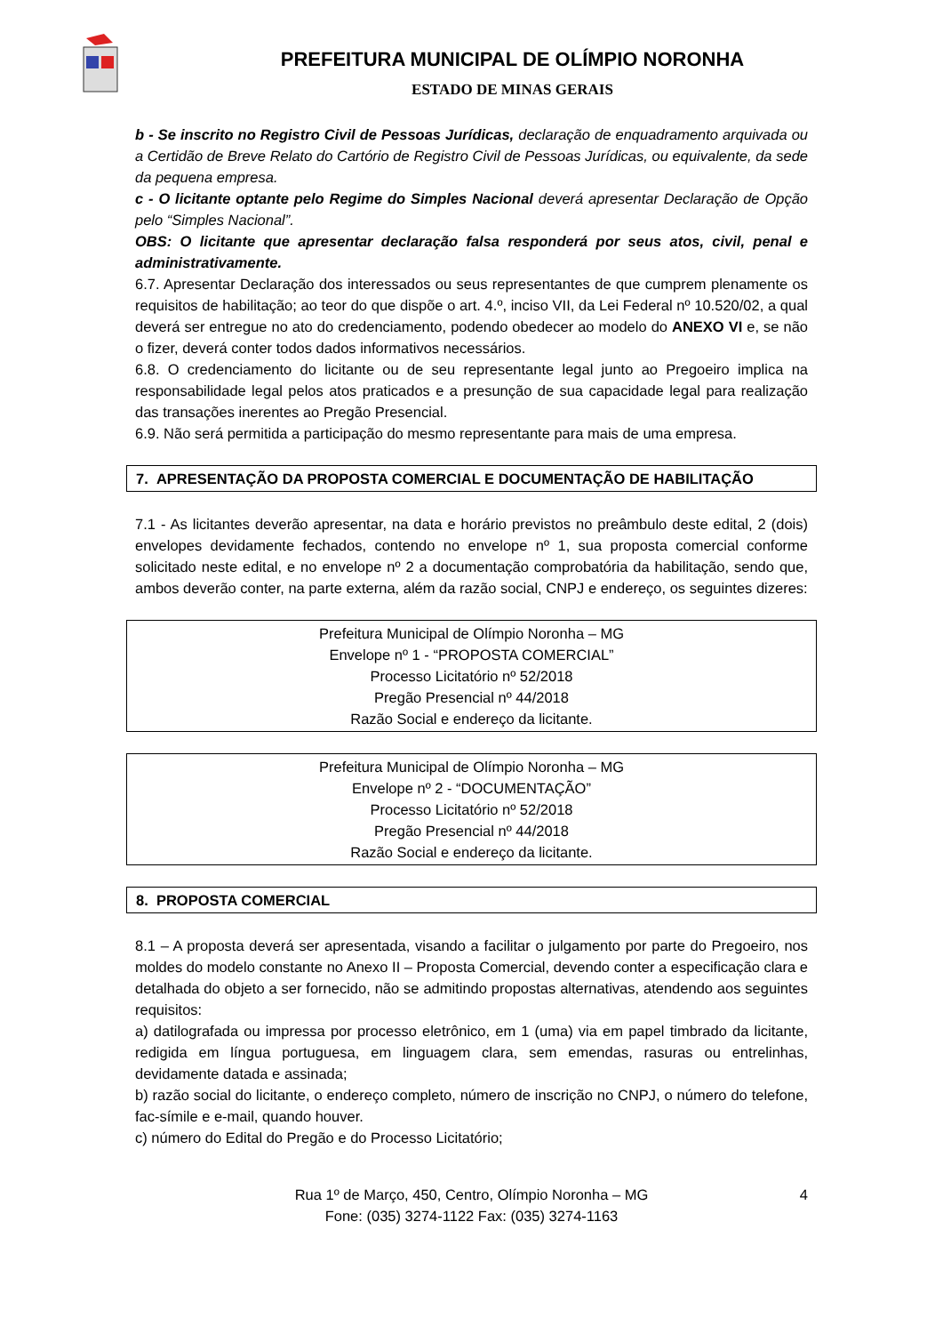PREFEITURA MUNICIPAL DE OLÍMPIO NORONHA
ESTADO DE MINAS GERAIS
b - Se inscrito no Registro Civil de Pessoas Jurídicas, declaração de enquadramento arquivada ou a Certidão de Breve Relato do Cartório de Registro Civil de Pessoas Jurídicas, ou equivalente, da sede da pequena empresa.
c - O licitante optante pelo Regime do Simples Nacional deverá apresentar Declaração de Opção pelo “Simples Nacional”.
OBS: O licitante que apresentar declaração falsa responderá por seus atos, civil, penal e administrativamente.
6.7. Apresentar Declaração dos interessados ou seus representantes de que cumprem plenamente os requisitos de habilitação; ao teor do que dispõe o art. 4.º, inciso VII, da Lei Federal nº 10.520/02, a qual deverá ser entregue no ato do credenciamento, podendo obedecer ao modelo do ANEXO VI e, se não o fizer, deverá conter todos dados informativos necessários.
6.8. O credenciamento do licitante ou de seu representante legal junto ao Pregoeiro implica na responsabilidade legal pelos atos praticados e a presunção de sua capacidade legal para realização das transações inerentes ao Pregão Presencial.
6.9. Não será permitida a participação do mesmo representante para mais de uma empresa.
7. APRESENTAÇÃO DA PROPOSTA COMERCIAL E DOCUMENTAÇÃO DE HABILITAÇÃO
7.1 - As licitantes deverão apresentar, na data e horário previstos no preâmbulo deste edital, 2 (dois) envelopes devidamente fechados, contendo no envelope nº 1, sua proposta comercial conforme solicitado neste edital, e no envelope nº 2 a documentação comprobatória da habilitação, sendo que, ambos deverão conter, na parte externa, além da razão social, CNPJ e endereço, os seguintes dizeres:
Prefeitura Municipal de Olímpio Noronha – MG
Envelope nº 1 - “PROPOSTA COMERCIAL”
Processo Licitatório nº 52/2018
Pregão Presencial nº 44/2018
Razão Social e endereço da licitante.
Prefeitura Municipal de Olímpio Noronha – MG
Envelope nº 2 - “DOCUMENTAÇÃO”
Processo Licitatório nº 52/2018
Pregão Presencial nº 44/2018
Razão Social e endereço da licitante.
8. PROPOSTA COMERCIAL
8.1 – A proposta deverá ser apresentada, visando a facilitar o julgamento por parte do Pregoeiro, nos moldes do modelo constante no Anexo II – Proposta Comercial, devendo conter a especificação clara e detalhada do objeto a ser fornecido, não se admitindo propostas alternativas, atendendo aos seguintes requisitos:
a) datilografada ou impressa por processo eletrônico, em 1 (uma) via em papel timbrado da licitante, redigida em língua portuguesa, em linguagem clara, sem emendas, rasuras ou entrelinhas, devidamente datada e assinada;
b) razão social do licitante, o endereço completo, número de inscrição no CNPJ, o número do telefone, fac-símile e e-mail, quando houver.
c) número do Edital do Pregão e do Processo Licitatório;
Rua 1º de Março, 450, Centro, Olímpio Noronha – MG 4
Fone: (035) 3274-1122 Fax: (035) 3274-1163